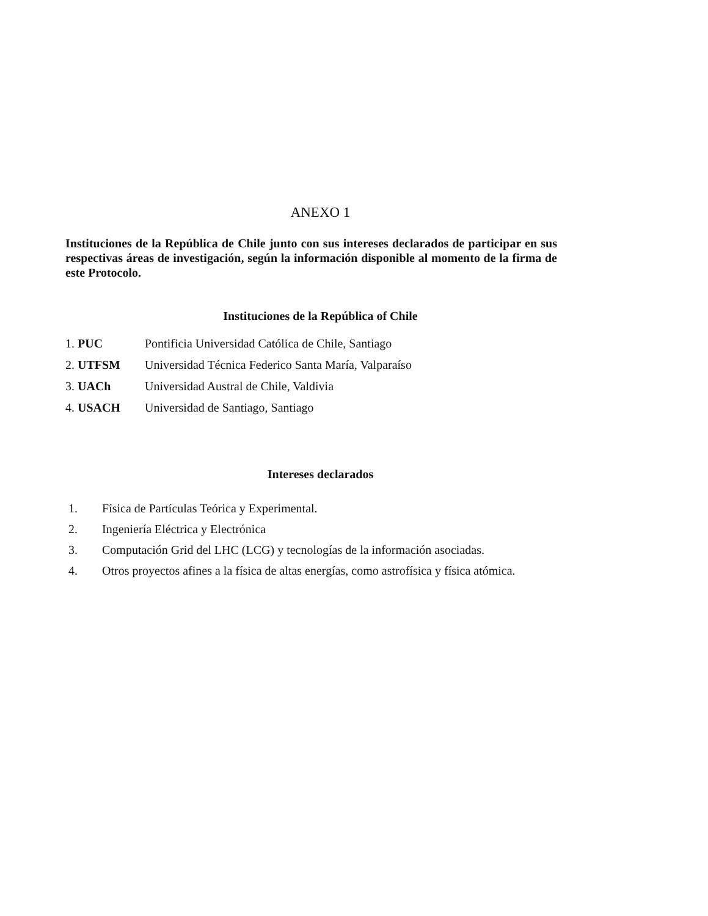ANEXO 1
Instituciones de la República de Chile junto con sus intereses declarados de participar en sus respectivas áreas de investigación, según la información disponible al momento de la firma de este Protocolo.
Instituciones de la República of Chile
1. PUC Pontificia Universidad Católica de Chile, Santiago
2. UTFSM Universidad Técnica Federico Santa María, Valparaíso
3. UACh Universidad Austral de Chile, Valdivia
4. USACH Universidad de Santiago, Santiago
Intereses declarados
1. Física de Partículas Teórica y Experimental.
2. Ingeniería Eléctrica y Electrónica
3. Computación Grid del LHC (LCG) y tecnologías de la información asociadas.
4. Otros proyectos afines a la física de altas energías, como astrofísica y física atómica.